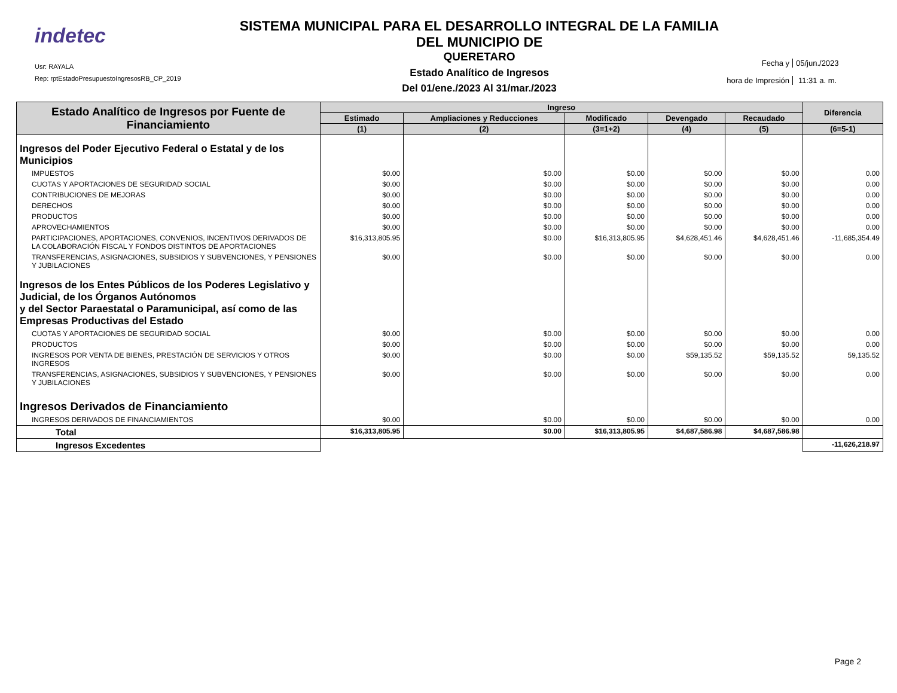indetec
Usr: RAYALA
Rep: rptEstadoPresupuestoIngresosRB_CP_2019
SISTEMA MUNICIPAL PARA EL DESARROLLO INTEGRAL DE LA FAMILIA DEL MUNICIPIO DE
QUERETARO
Estado Analítico de Ingresos
Del 01/ene./2023 Al 31/mar./2023
Fecha y 05/jun./2023
hora de Impresión 11:31 a. m.
| Estado Analítico de Ingresos por Fuente de Financiamiento | Ingreso | | | | | Diferencia |
| --- | --- | --- | --- | --- | --- | --- |
| | Estimado | Ampliaciones y Reducciones | Modificado | Devengado | Recaudado | |
| | (1) | (2) | (3=1+2) | (4) | (5) | (6=5-1) |
| Ingresos del Poder Ejecutivo Federal o Estatal y de los Municipios | | | | | | |
| IMPUESTOS | $0.00 | $0.00 | $0.00 | $0.00 | $0.00 | 0.00 |
| CUOTAS Y APORTACIONES DE SEGURIDAD SOCIAL | $0.00 | $0.00 | $0.00 | $0.00 | $0.00 | 0.00 |
| CONTRIBUCIONES DE MEJORAS | $0.00 | $0.00 | $0.00 | $0.00 | $0.00 | 0.00 |
| DERECHOS | $0.00 | $0.00 | $0.00 | $0.00 | $0.00 | 0.00 |
| PRODUCTOS | $0.00 | $0.00 | $0.00 | $0.00 | $0.00 | 0.00 |
| APROVECHAMIENTOS | $0.00 | $0.00 | $0.00 | $0.00 | $0.00 | 0.00 |
| PARTICIPACIONES, APORTACIONES, CONVENIOS, INCENTIVOS DERIVADOS DE LA COLABORACIÓN FISCAL Y FONDOS DISTINTOS DE APORTACIONES | $16,313,805.95 | $0.00 | $16,313,805.95 | $4,628,451.46 | $4,628,451.46 | -11,685,354.49 |
| TRANSFERENCIAS, ASIGNACIONES, SUBSIDIOS Y SUBVENCIONES, Y PENSIONES Y JUBILACIONES | $0.00 | $0.00 | $0.00 | $0.00 | $0.00 | 0.00 |
| Ingresos de los Entes Públicos de los Poderes Legislativo y Judicial, de los Órganos Autónomos y del Sector Paraestatal o Paramunicipal, así como de las Empresas Productivas del Estado | | | | | | |
| CUOTAS Y APORTACIONES DE SEGURIDAD SOCIAL | $0.00 | $0.00 | $0.00 | $0.00 | $0.00 | 0.00 |
| PRODUCTOS | $0.00 | $0.00 | $0.00 | $0.00 | $0.00 | 0.00 |
| INGRESOS POR VENTA DE BIENES, PRESTACIÓN DE SERVICIOS Y OTROS INGRESOS | $0.00 | $0.00 | $0.00 | $59,135.52 | $59,135.52 | 59,135.52 |
| TRANSFERENCIAS, ASIGNACIONES, SUBSIDIOS Y SUBVENCIONES, Y PENSIONES Y JUBILACIONES | $0.00 | $0.00 | $0.00 | $0.00 | $0.00 | 0.00 |
| Ingresos Derivados de Financiamiento | | | | | | |
| INGRESOS DERIVADOS DE FINANCIAMIENTOS | $0.00 | $0.00 | $0.00 | $0.00 | $0.00 | 0.00 |
| Total | $16,313,805.95 | $0.00 | $16,313,805.95 | $4,687,586.98 | $4,687,586.98 | |
| Ingresos Excedentes | | | | | | -11,626,218.97 |
Page 2